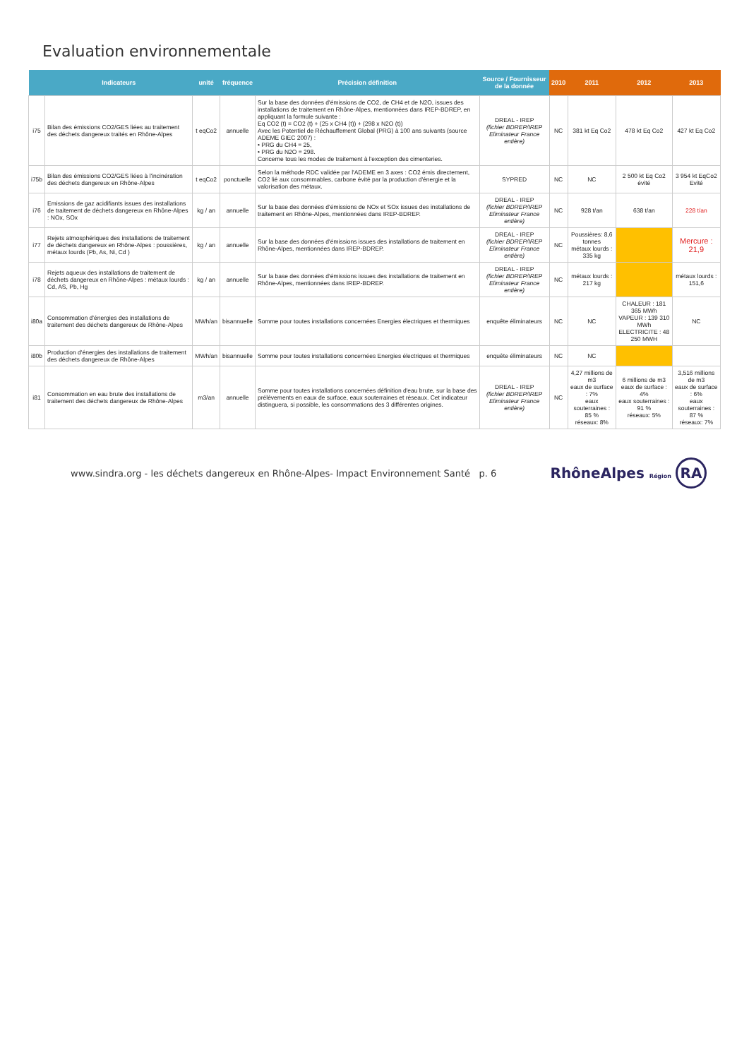Evaluation environnementale
| | Indicateurs | unité | fréquence | Précision définition | Source / Fournisseur de la donnée | 2010 | 2011 | 2012 | 2013 |
| --- | --- | --- | --- | --- | --- | --- | --- | --- | --- |
| i75 | Bilan des émissions CO2/GES liées au traitement des déchets dangereux traités en Rhône-Alpes | t eqCo2 | annuelle | Sur la base des données d'émissions de CO2, de CH4 et de N2O, issues des installations de traitement en Rhône-Alpes, mentionnées dans IREP-BDREP, en appliquant la formule suivante : Eq CO2 (t) = CO2 (t) + (25 x CH4 (t)) + (298 x N2O (t)) Avec les Potentiel de Réchauffement Global (PRG) à 100 ans suivants (source ADEME GIEC 2007) : • PRG du CH4 = 25, • PRG du N2O = 298. Concerne tous les modes de traitement à l'exception des cimenteries. | DREAL - IREP (fichier BDREP/IREP Eliminateur France entière) | NC | 381 kt Eq Co2 | 478 kt Eq Co2 | 427 kt Eq Co2 |
| i75b | Bilan des émissions CO2/GES liées à l'incinération des déchets dangereux en Rhône-Alpes | t eqCo2 | ponctuelle | Selon la méthode RDC validée par l'ADEME en 3 axes : CO2 émis directement, CO2 lié aux consommables, carbone évité par la production d'énergie et la valorisation des métaux. | SYPRED | NC | NC | 2 500 kt Eq Co2 évité | 3 954 kt EqCo2 Evité |
| i76 | Emissions de gaz acidifiants issues des installations de traitement de déchets dangereux en Rhône-Alpes : NOx, SOx | kg / an | annuelle | Sur la base des données d'émissions de NOx et SOx issues des installations de traitement en Rhône-Alpes, mentionnées dans IREP-BDREP. | DREAL - IREP (fichier BDREP/IREP Eliminateur France entière) | NC | 928 t/an | 638 t/an | 228 t/an |
| i77 | Rejets atmosphériques des installations de traitement de déchets dangereux en Rhône-Alpes : poussières, métaux lourds (Pb, As, Ni, Cd ) | kg / an | annuelle | Sur la base des données d'émissions issues des installations de traitement en Rhône-Alpes, mentionnées dans IREP-BDREP. | DREAL - IREP (fichier BDREP/IREP Eliminateur France entière) | NC | Poussières: 8,6 tonnes métaux lourds : 335 kg | | Mercure : 21,9 |
| i78 | Rejets aqueux des installations de traitement de déchets dangereux en Rhône-Alpes : métaux lourds : Cd, AS, Pb, Hg | kg / an | annuelle | Sur la base des données d'émissions issues des installations de traitement en Rhône-Alpes, mentionnées dans IREP-BDREP. | DREAL - IREP (fichier BDREP/IREP Eliminateur France entière) | NC | métaux lourds : 217 kg | | métaux lourds : 151,6 |
| i80a | Consommation d'énergies des installations de traitement des déchets dangereux de Rhône-Alpes | MWh/an | bisannuelle | Somme pour toutes installations concernées Energies électriques et thermiques | enquête éliminateurs | NC | NC | CHALEUR : 181 365 MWh VAPEUR : 139 310 MWh ELECTRICITE : 48 250 MWH | NC |
| i80b | Production d'énergies des installations de traitement des déchets dangereux de Rhône-Alpes | MWh/an | bisannuelle | Somme pour toutes installations concernées Energies électriques et thermiques | enquête éliminateurs | NC | NC | | |
| i81 | Consommation en eau brute des installations de traitement des déchets dangereux de Rhône-Alpes | m3/an | annuelle | Somme pour toutes installations concernées définition d'eau brute, sur la base des prélèvements en eaux de surface, eaux souterraines et réseaux. Cet indicateur distinguera, si possible, les consommations des 3 différentes origines. | DREAL - IREP (fichier BDREP/IREP Eliminateur France entière) | NC | 4,27 millions de m3 eaux de surface : 7% eaux souterraines : 85 % réseaux: 8% | 6 millions de m3 eaux de surface : 4% eaux souterraines : 91 % réseaux: 5% | 3,516 millions de m3 eaux de surface : 6% eaux souterraines : 87 % réseaux: 7% |
www.sindra.org - les déchets dangereux en Rhône-Alpes- Impact Environnement Santé p. 6
RhôneAlpes Région RA